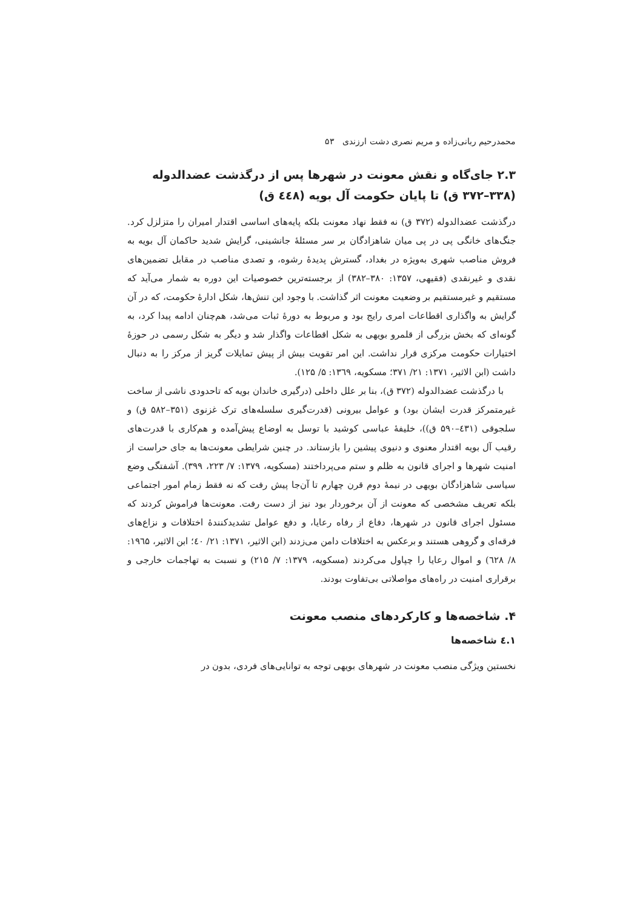محمدرحیم ربانی‌زاده و مریم نصری دشت ارزندی ۵۳
۲.۳ جای‌گاه و نقش معونت در شهرها پس از درگذشت عضدالدوله (۳۳۸–۳۷۲ ق) تا پایان حکومت آل بویه (٤٤٨ ق)
درگذشت عضدالدوله (۳۷۲ ق) نه فقط نهاد معونت بلکه پایه‌های اساسی اقتدار امیران را متزلزل کرد. جنگ‌های خانگی پی در پی میان شاهزادگان بر سر مسئلهٔ جانشینی، گرایش شدید حاکمان آل بویه به فروش مناصب شهری به‌ویژه در بغداد، گسترش پدیدهٔ رشوه، و تصدی مناصب در مقابل تضمین‌های نقدی و غیرنقدی (فقیهی، ۱۳۵۷: ۳۸۰–۳۸۲) از برجسته‌ترین خصوصیات این دوره به شمار می‌آید که مستقیم و غیرمستقیم بر وضعیت معونت اثر گذاشت. با وجود این تنش‌ها، شکل ادارهٔ حکومت، که در آن گرایش به واگذاری اقطاعات امری رایج بود و مربوط به دورهٔ ثبات می‌شد، هم‌چنان ادامه پیدا کرد، به گونه‌ای که بخش بزرگی از قلمرو بویهی به شکل اقطاعات واگذار شد و دیگر به شکل رسمی در حوزهٔ اختیارات حکومت مرکزی قرار نداشت. این امر تقویت بیش از پیش تمایلات گریز از مرکز را به دنبال داشت (ابن الاثیر، ۱۳۷۱: ۲۱/ ۳۷۱؛ مسکویه، ۱۳٦۹: ۵/ ۱۲۵).
با درگذشت عضدالدوله (۳۷۲ ق)، بنا بر علل داخلی (درگیری خاندان بویه که تاحدودی ناشی از ساخت غیرمتمرکز قدرت ایشان بود) و عوامل بیرونی (قدرت‌گیری سلسله‌های ترک غزنوی (۳۵۱–۵۸۲ ق) و سلجوقی (٤۳۱–۵۹۰ ق))، خلیفهٔ عباسی کوشید با توسل به اوضاع پیش‌آمده و هم‌کاری با قدرت‌های رقیب آل بویه اقتدار معنوی و دنیوی پیشین را بازستاند. در چنین شرایطی معونت‌ها به جای حراست از امنیت شهرها و اجرای قانون به ظلم و ستم می‌پرداختند (مسکویه، ۱۳۷۹: ۷/ ۲۲۳، ۳۹۹). آشفتگی وضع سیاسی شاهزادگان بویهی در نیمهٔ دوم قرن چهارم تا آن‌جا پیش رفت که نه فقط زمام امور اجتماعی بلکه تعریف مشخصی که معونت از آن برخوردار بود نیز از دست رفت. معونت‌ها فراموش کردند که مسئول اجرای قانون در شهرها، دفاع از رفاه رعایا، و دفع عوامل تشدیدکنندهٔ اختلافات و نزاع‌های فرقه‌ای و گروهی هستند و برعکس به اختلافات دامن می‌زدند (ابن الاثیر، ۱۳۷۱: ۲۱/ ٤۰؛ ابن الاثیر، ۱۹٦۵: ۸/ ٦۲۸) و اموال رعایا را چپاول می‌کردند (مسکویه، ۱۳۷۹: ۷/ ۲۱۵) و نسبت به تهاجمات خارجی و برقراری امنیت در راه‌های مواصلاتی بی‌تفاوت بودند.
۴. شاخصه‌ها و کارکردهای منصب معونت
۱.٤ شاخصه‌ها
نخستین ویژگی منصب معونت در شهرهای بویهی توجه به توانایی‌های فردی، بدون در